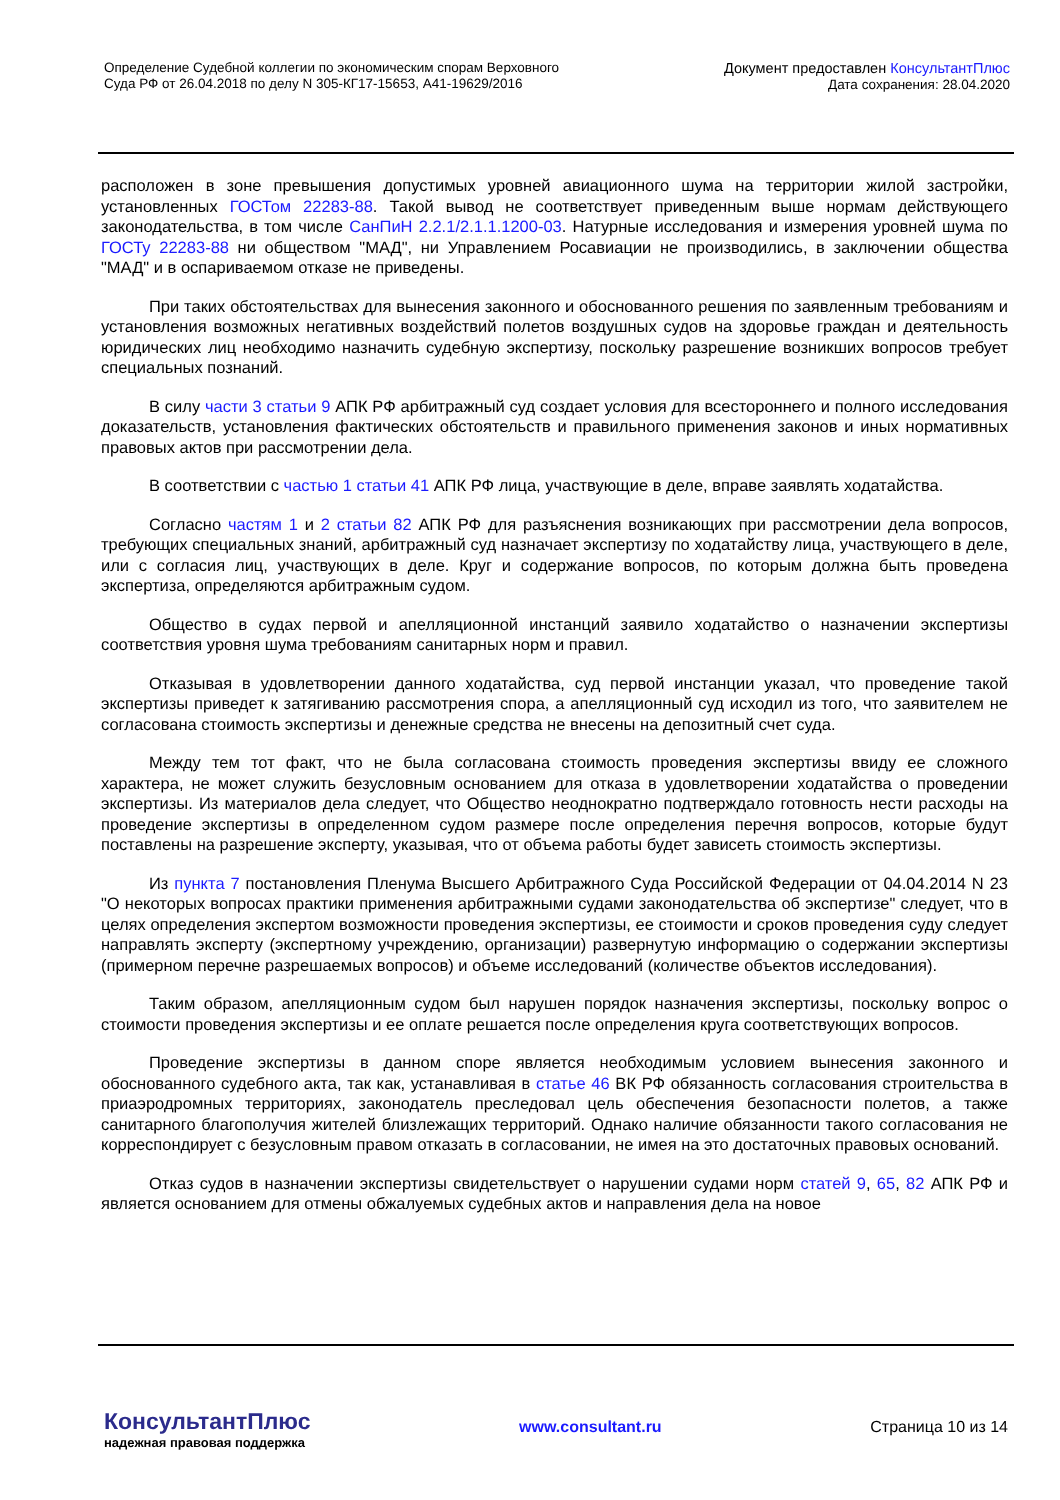Определение Судебной коллегии по экономическим спорам Верховного
Суда РФ от 26.04.2018 по делу N 305-КГ17-15653, А41-19629/2016
Документ предоставлен КонсультантПлюс
Дата сохранения: 28.04.2020
расположен в зоне превышения допустимых уровней авиационного шума на территории жилой застройки, установленных ГОСТом 22283-88. Такой вывод не соответствует приведенным выше нормам действующего законодательства, в том числе СанПиН 2.2.1/2.1.1.1200-03. Натурные исследования и измерения уровней шума по ГОСТу 22283-88 ни обществом "МАД", ни Управлением Росавиации не производились, в заключении общества "МАД" и в оспариваемом отказе не приведены.
При таких обстоятельствах для вынесения законного и обоснованного решения по заявленным требованиям и установления возможных негативных воздействий полетов воздушных судов на здоровье граждан и деятельность юридических лиц необходимо назначить судебную экспертизу, поскольку разрешение возникших вопросов требует специальных познаний.
В силу части 3 статьи 9 АПК РФ арбитражный суд создает условия для всестороннего и полного исследования доказательств, установления фактических обстоятельств и правильного применения законов и иных нормативных правовых актов при рассмотрении дела.
В соответствии с частью 1 статьи 41 АПК РФ лица, участвующие в деле, вправе заявлять ходатайства.
Согласно частям 1 и 2 статьи 82 АПК РФ для разъяснения возникающих при рассмотрении дела вопросов, требующих специальных знаний, арбитражный суд назначает экспертизу по ходатайству лица, участвующего в деле, или с согласия лиц, участвующих в деле. Круг и содержание вопросов, по которым должна быть проведена экспертиза, определяются арбитражным судом.
Общество в судах первой и апелляционной инстанций заявило ходатайство о назначении экспертизы соответствия уровня шума требованиям санитарных норм и правил.
Отказывая в удовлетворении данного ходатайства, суд первой инстанции указал, что проведение такой экспертизы приведет к затягиванию рассмотрения спора, а апелляционный суд исходил из того, что заявителем не согласована стоимость экспертизы и денежные средства не внесены на депозитный счет суда.
Между тем тот факт, что не была согласована стоимость проведения экспертизы ввиду ее сложного характера, не может служить безусловным основанием для отказа в удовлетворении ходатайства о проведении экспертизы. Из материалов дела следует, что Общество неоднократно подтверждало готовность нести расходы на проведение экспертизы в определенном судом размере после определения перечня вопросов, которые будут поставлены на разрешение эксперту, указывая, что от объема работы будет зависеть стоимость экспертизы.
Из пункта 7 постановления Пленума Высшего Арбитражного Суда Российской Федерации от 04.04.2014 N 23 "О некоторых вопросах практики применения арбитражными судами законодательства об экспертизе" следует, что в целях определения экспертом возможности проведения экспертизы, ее стоимости и сроков проведения суду следует направлять эксперту (экспертному учреждению, организации) развернутую информацию о содержании экспертизы (примерном перечне разрешаемых вопросов) и объеме исследований (количестве объектов исследования).
Таким образом, апелляционным судом был нарушен порядок назначения экспертизы, поскольку вопрос о стоимости проведения экспертизы и ее оплате решается после определения круга соответствующих вопросов.
Проведение экспертизы в данном споре является необходимым условием вынесения законного и обоснованного судебного акта, так как, устанавливая в статье 46 ВК РФ обязанность согласования строительства в приаэродромных территориях, законодатель преследовал цель обеспечения безопасности полетов, а также санитарного благополучия жителей близлежащих территорий. Однако наличие обязанности такого согласования не корреспондирует с безусловным правом отказать в согласовании, не имея на это достаточных правовых оснований.
Отказ судов в назначении экспертизы свидетельствует о нарушении судами норм статей 9, 65, 82 АПК РФ и является основанием для отмены обжалуемых судебных актов и направления дела на новое
КонсультантПлюс
надежная правовая поддержка
www.consultant.ru Страница 10 из 14